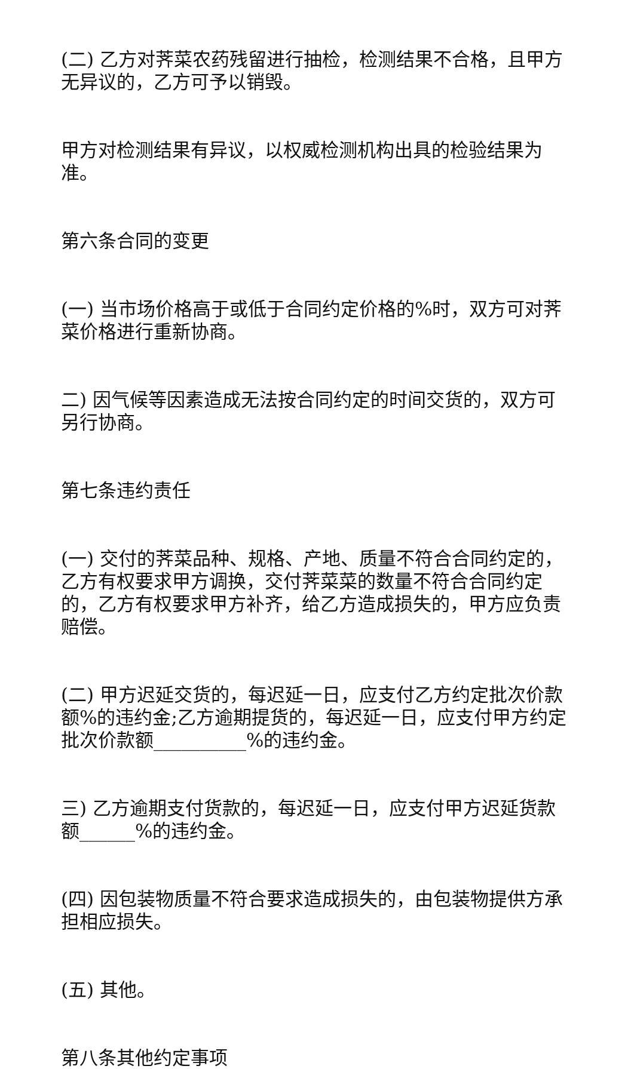(二) 乙方对荠菜农药残留进行抽检，检测结果不合格，且甲方无异议的，乙方可予以销毁。
甲方对检测结果有异议，以权威检测机构出具的检验结果为准。
第六条合同的变更
(一) 当市场价格高于或低于合同约定价格的%时，双方可对荠菜价格进行重新协商。
二) 因气候等因素造成无法按合同约定的时间交货的，双方可另行协商。
第七条违约责任
(一) 交付的荠菜品种、规格、产地、质量不符合合同约定的，乙方有权要求甲方调换，交付荠菜菜的数量不符合合同约定的，乙方有权要求甲方补齐，给乙方造成损失的，甲方应负责赔偿。
(二) 甲方迟延交货的，每迟延一日，应支付乙方约定批次价款额%的违约金;乙方逾期提货的，每迟延一日，应支付甲方约定批次价款额__________%的违约金。
三) 乙方逾期支付货款的，每迟延一日，应支付甲方迟延货款额______%的违约金。
(四) 因包装物质量不符合要求造成损失的，由包装物提供方承担相应损失。
(五) 其他。
第八条其他约定事项